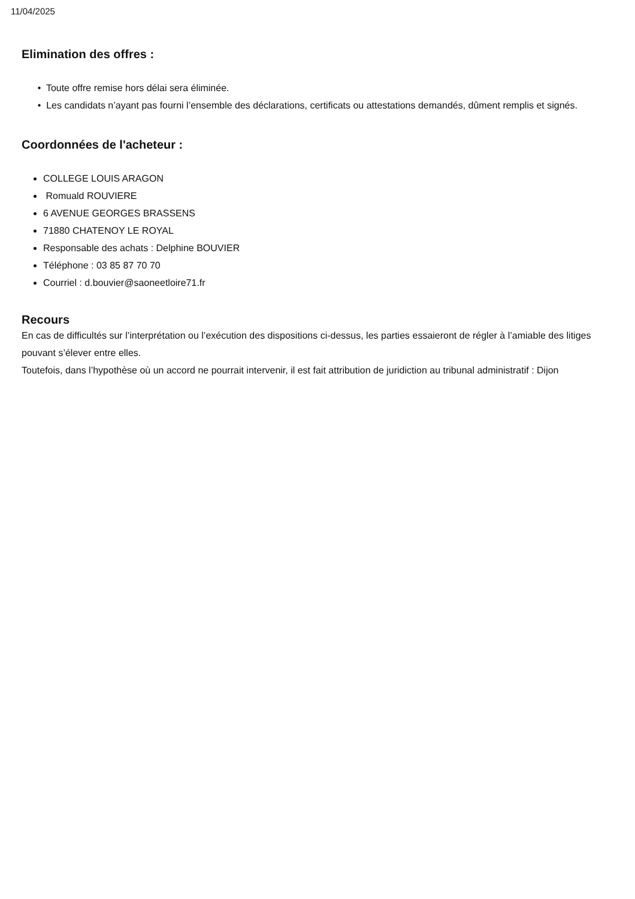11/04/2025
Elimination des offres :
• Toute offre remise hors délai sera éliminée.
• Les candidats n’ayant pas fourni l’ensemble des déclarations, certificats ou attestations demandés, dûment remplis et signés.
Coordonnées de l'acheteur :
COLLEGE LOUIS ARAGON
Romuald ROUVIERE
6 AVENUE GEORGES BRASSENS
71880 CHATENOY LE ROYAL
Responsable des achats : Delphine BOUVIER
Téléphone : 03 85 87 70 70
Courriel : d.bouvier@saoneetloire71.fr
Recours
En cas de difficultés sur l’interprétation ou l’exécution des dispositions ci-dessus, les parties essaieront de régler à l’amiable des litiges pouvant s’élever entre elles.
Toutefois, dans l’hypothèse où un accord ne pourrait intervenir, il est fait attribution de juridiction au tribunal administratif : Dijon